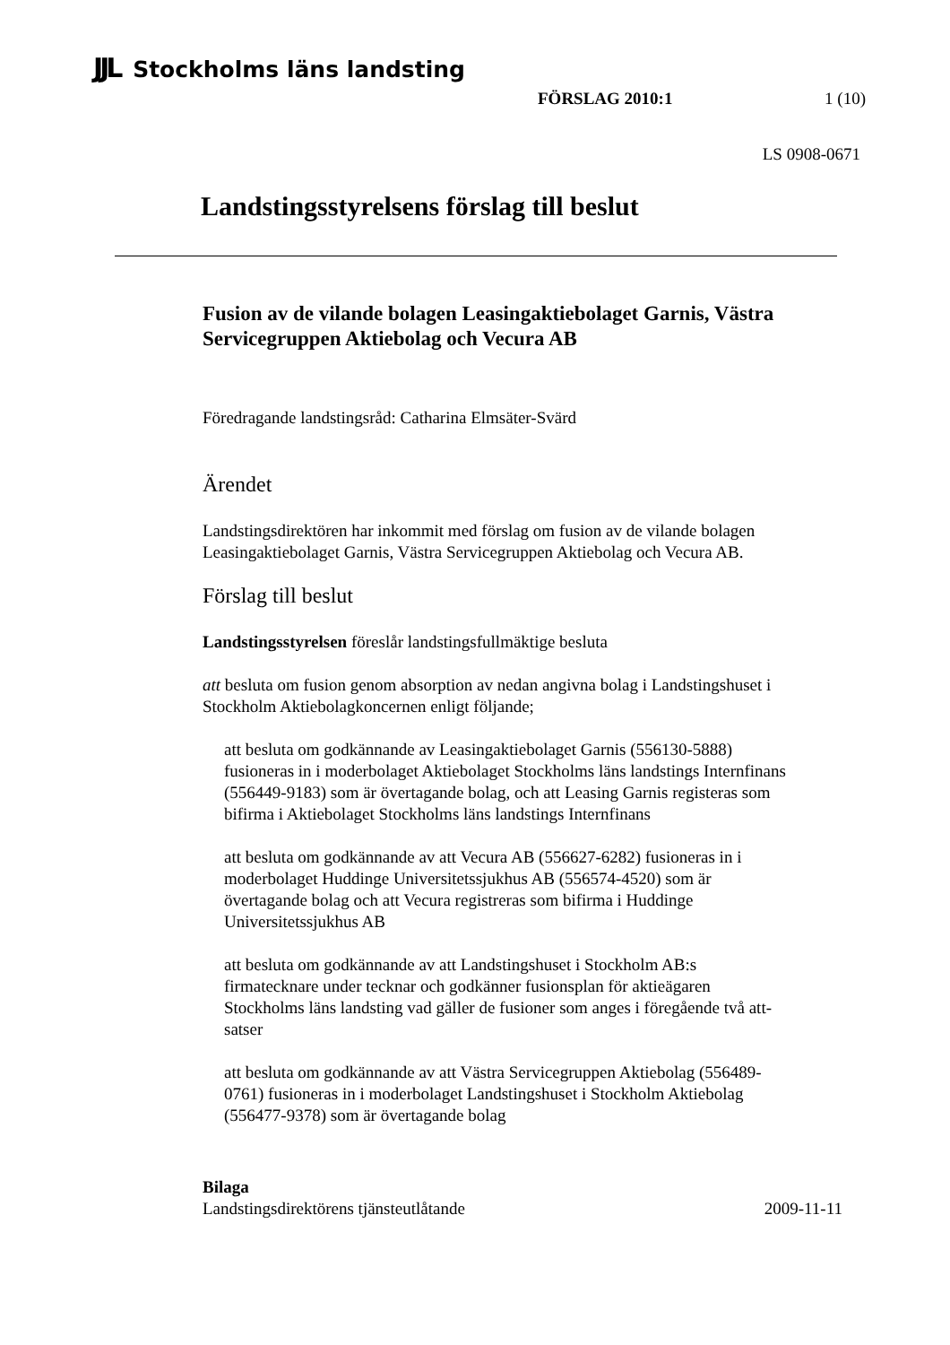JJL Stockholms läns landsting
FÖRSLAG 2010:1 1 (10)
LS 0908-0671
Landstingsstyrelsens förslag till beslut
Fusion av de vilande bolagen Leasingaktiebolaget Garnis, Västra Servicegruppen Aktiebolag och Vecura AB
Föredragande landstingsråd: Catharina Elmsäter-Svärd
Ärendet
Landstingsdirektören har inkommit med förslag om fusion av de vilande bolagen Leasingaktiebolaget Garnis, Västra Servicegruppen Aktiebolag och Vecura AB.
Förslag till beslut
Landstingsstyrelsen föreslår landstingsfullmäktige besluta
att besluta om fusion genom absorption av nedan angivna bolag i Landstingshuset i Stockholm Aktiebolagkoncernen enligt följande;
att besluta om godkännande av Leasingaktiebolaget Garnis (556130-5888) fusioneras in i moderbolaget Aktiebolaget Stockholms läns landstings Internfinans (556449-9183) som är övertagande bolag, och att Leasing Garnis registeras som bifirma i Aktiebolaget Stockholms läns landstings Internfinans
att besluta om godkännande av att Vecura AB (556627-6282) fusioneras in i moderbolaget Huddinge Universitetssjukhus AB (556574-4520) som är övertagande bolag och att Vecura registreras som bifirma i Huddinge Universitetssjukhus AB
att besluta om godkännande av att Landstingshuset i Stockholm AB:s firmatecknare under tecknar och godkänner fusionsplan för aktieägaren Stockholms läns landsting vad gäller de fusioner som anges i föregående två att-satser
att besluta om godkännande av att Västra Servicegruppen Aktiebolag (556489-0761) fusioneras in i moderbolaget Landstingshuset i Stockholm Aktiebolag (556477-9378) som är övertagande bolag
Bilaga
Landstingsdirektörens tjänsteutlåtande 2009-11-11